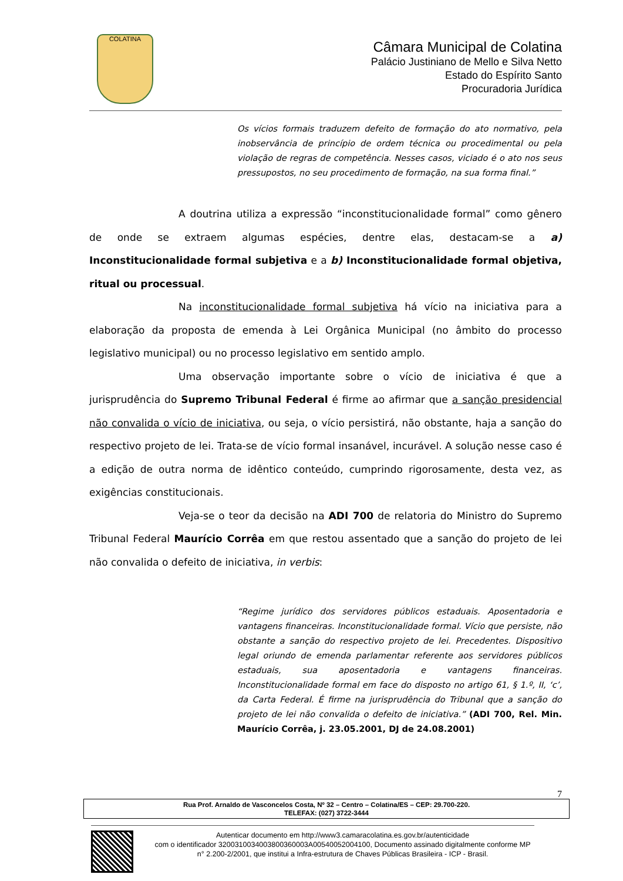COLATINA
Câmara Municipal de Colatina
Palácio Justiniano de Mello e Silva Netto
Estado do Espírito Santo
Procuradoria Jurídica
Os vícios formais traduzem defeito de formação do ato normativo, pela inobservância de princípio de ordem técnica ou procedimental ou pela violação de regras de competência. Nesses casos, viciado é o ato nos seus pressupostos, no seu procedimento de formação, na sua forma final.”
A doutrina utiliza a expressão “inconstitucionalidade formal” como gênero de onde se extraem algumas espécies, dentre elas, destacam-se a a) Inconstitucionalidade formal subjetiva e a b) Inconstitucionalidade formal objetiva, ritual ou processual.
Na inconstitucionalidade formal subjetiva há vício na iniciativa para a elaboração da proposta de emenda à Lei Orgânica Municipal (no âmbito do processo legislativo municipal) ou no processo legislativo em sentido amplo.
Uma observação importante sobre o vício de iniciativa é que a jurisprudência do Supremo Tribunal Federal é firme ao afirmar que a sanção presidencial não convalida o vício de iniciativa, ou seja, o vício persistirá, não obstante, haja a sanção do respectivo projeto de lei. Trata-se de vício formal insanável, incurável. A solução nesse caso é a edição de outra norma de idêntico conteúdo, cumprindo rigorosamente, desta vez, as exigências constitucionais.
Veja-se o teor da decisão na ADI 700 de relatoria do Ministro do Supremo Tribunal Federal Maurício Corrêa em que restou assentado que a sanção do projeto de lei não convalida o defeito de iniciativa, in verbis:
“Regime jurídico dos servidores públicos estaduais. Aposentadoria e vantagens financeiras. Inconstitucionalidade formal. Vício que persiste, não obstante a sanção do respectivo projeto de lei. Precedentes. Dispositivo legal oriundo de emenda parlamentar referente aos servidores públicos estaduais, sua aposentadoria e vantagens financeiras. Inconstitucionalidade formal em face do disposto no artigo 61, § 1.º, II, ‘c’, da Carta Federal. É firme na jurisprudência do Tribunal que a sanção do projeto de lei não convalida o defeito de iniciativa.” (ADI 700, Rel. Min. Maurício Corrêa, j. 23.05.2001, DJ de 24.08.2001)
7
Rua Prof. Arnaldo de Vasconcelos Costa, Nº 32 – Centro – Colatina/ES – CEP: 29.700-220.
TELEFAX: (027) 3722-3444
Autenticar documento em http://www3.camaracolatina.es.gov.br/autenticidade
com o identificador 3200310034003800360003A00540052004100, Documento assinado digitalmente conforme MP n° 2.200-2/2001, que institui a Infra-estrutura de Chaves Públicas Brasileira - ICP - Brasil.